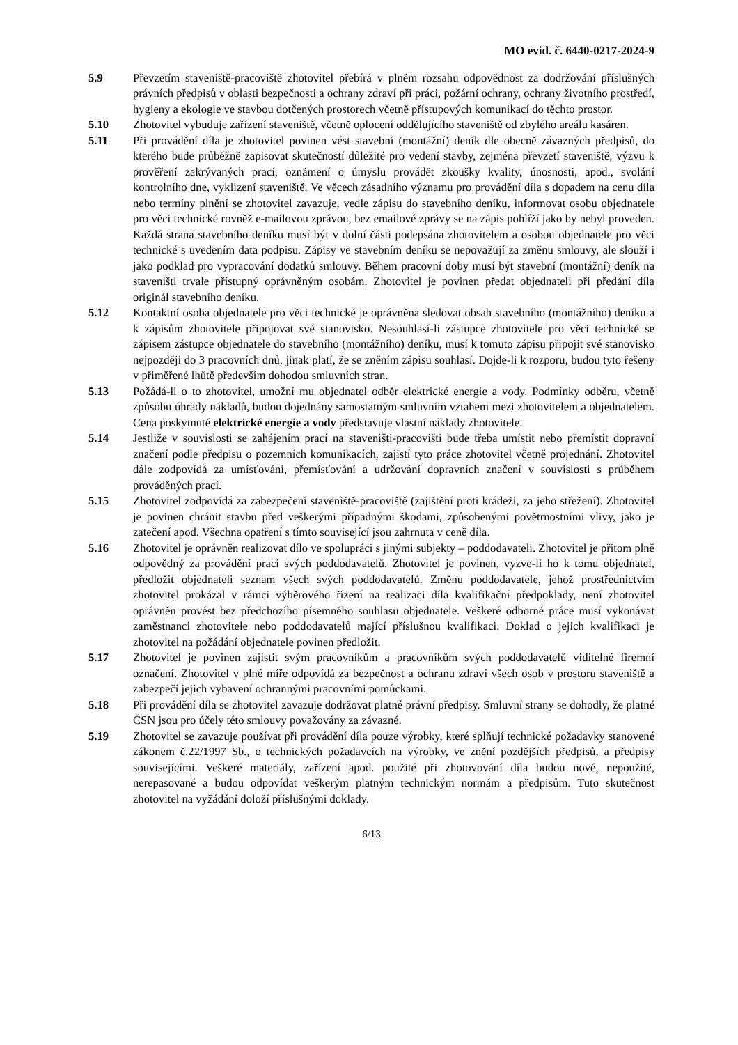MO evid. č. 6440-0217-2024-9
5.9 Převzetím staveniště-pracoviště zhotovitel přebírá v plném rozsahu odpovědnost za dodržování příslušných právních předpisů v oblasti bezpečnosti a ochrany zdraví při práci, požární ochrany, ochrany životního prostředí, hygieny a ekologie ve stavbou dotčených prostorech včetně přístupových komunikací do těchto prostor.
5.10 Zhotovitel vybuduje zařízení staveniště, včetně oplocení oddělujícího staveniště od zbylého areálu kasáren.
5.11 Při provádění díla je zhotovitel povinen vést stavební (montážní) deník dle obecně závazných předpisů, do kterého bude průběžně zapisovat skutečností důležité pro vedení stavby, zejména převzetí staveniště, výzvu k prověření zakrývaných prací, oznámení o úmyslu provádět zkoušky kvality, únosnosti, apod., svolání kontrolního dne, vyklizení staveniště. Ve věcech zásadního významu pro provádění díla s dopadem na cenu díla nebo termíny plnění se zhotovitel zavazuje, vedle zápisu do stavebního deníku, informovat osobu objednatele pro věci technické rovněž e-mailovou zprávou, bez emailové zprávy se na zápis pohlíží jako by nebyl proveden. Každá strana stavebního deníku musí být v dolní části podepsána zhotovitelem a osobou objednatele pro věci technické s uvedením data podpisu. Zápisy ve stavebním deníku se nepovažují za změnu smlouvy, ale slouží i jako podklad pro vypracování dodatků smlouvy. Během pracovní doby musí být stavební (montážní) deník na staveništi trvale přístupný oprávněným osobám. Zhotovitel je povinen předat objednateli při předání díla originál stavebního deníku.
5.12 Kontaktní osoba objednatele pro věci technické je oprávněna sledovat obsah stavebního (montážního) deníku a k zápisům zhotovitele připojovat své stanovisko. Nesouhlasí-li zástupce zhotovitele pro věci technické se zápisem zástupce objednatele do stavebního (montážního) deníku, musí k tomuto zápisu připojit své stanovisko nejpozději do 3 pracovních dnů, jinak platí, že se zněním zápisu souhlasí. Dojde-li k rozporu, budou tyto řešeny v přiměřené lhůtě především dohodou smluvních stran.
5.13 Požádá-li o to zhotovitel, umožní mu objednatel odběr elektrické energie a vody. Podmínky odběru, včetně způsobu úhrady nákladů, budou dojednány samostatným smluvním vztahem mezi zhotovitelem a objednatelem. Cena poskytnuté elektrické energie a vody představuje vlastní náklady zhotovitele.
5.14 Jestliže v souvislosti se zahájením prací na staveništi-pracovišti bude třeba umístit nebo přemístit dopravní značení podle předpisu o pozemních komunikacích, zajistí tyto práce zhotovitel včetně projednání. Zhotovitel dále zodpovídá za umísťování, přemísťování a udržování dopravních značení v souvislosti s průběhem prováděných prací.
5.15 Zhotovitel zodpovídá za zabezpečení staveniště-pracoviště (zajištění proti krádeži, za jeho střežení). Zhotovitel je povinen chránit stavbu před veškerými případnými škodami, způsobenými povětrnostními vlivy, jako je zatečení apod. Všechna opatření s tímto související jsou zahrnuta v ceně díla.
5.16 Zhotovitel je oprávněn realizovat dílo ve spolupráci s jinými subjekty – poddodavateli. Zhotovitel je přitom plně odpovědný za provádění prací svých poddodavatelů. Zhotovitel je povinen, vyzve-li ho k tomu objednatel, předložit objednateli seznam všech svých poddodavatelů. Změnu poddodavatele, jehož prostřednictvím zhotovitel prokázal v rámci výběrového řízení na realizaci díla kvalifikační předpoklady, není zhotovitel oprávněn provést bez předchozího písemného souhlasu objednatele. Veškeré odborné práce musí vykonávat zaměstnanci zhotovitele nebo poddodavatelů mající příslušnou kvalifikaci. Doklad o jejich kvalifikaci je zhotovitel na požádání objednatele povinen předložit.
5.17 Zhotovitel je povinen zajistit svým pracovníkům a pracovníkům svých poddodavatelů viditelné firemní označení. Zhotovitel v plné míře odpovídá za bezpečnost a ochranu zdraví všech osob v prostoru staveniště a zabezpečí jejich vybavení ochrannými pracovními pomůckami.
5.18 Při provádění díla se zhotovitel zavazuje dodržovat platné právní předpisy. Smluvní strany se dohodly, že platné ČSN jsou pro účely této smlouvy považovány za závazné.
5.19 Zhotovitel se zavazuje používat při provádění díla pouze výrobky, které splňují technické požadavky stanovené zákonem č.22/1997 Sb., o technických požadavcích na výrobky, ve znění pozdějších předpisů, a předpisy souvisejícími. Veškeré materiály, zařízení apod. použité při zhotovování díla budou nové, nepoužité, nerepasované a budou odpovídat veškerým platným technickým normám a předpisům. Tuto skutečnost zhotovitel na vyžádání doloží příslušnými doklady.
6/13